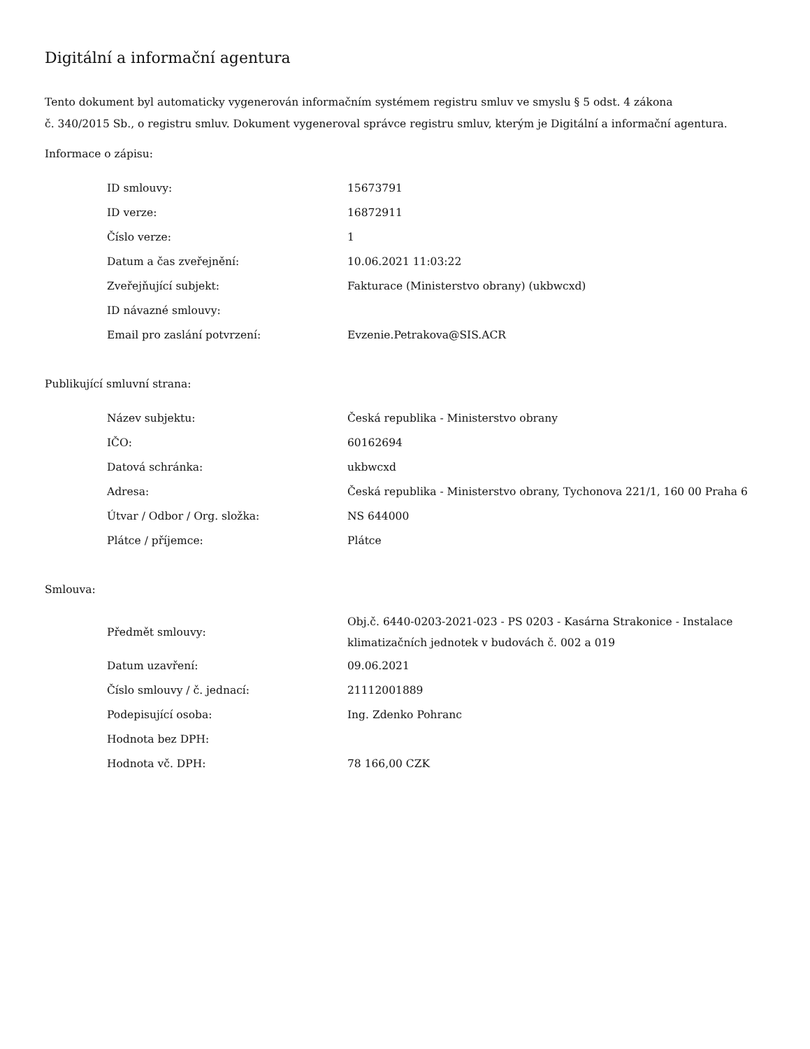Digitální a informační agentura
Tento dokument byl automaticky vygenerován informačním systémem registru smluv ve smyslu § 5 odst. 4 zákona
č. 340/2015 Sb., o registru smluv. Dokument vygeneroval správce registru smluv, kterým je Digitální a informační agentura.
Informace o zápisu:
| ID smlouvy: | 15673791 |
| ID verze: | 16872911 |
| Číslo verze: | 1 |
| Datum a čas zveřejnění: | 10.06.2021 11:03:22 |
| Zveřejňující subjekt: | Fakturace (Ministerstvo obrany) (ukbwcxd) |
| ID návazné smlouvy: | |
| Email pro zaslání potvrzení: | Evzenie.Petrakova@SIS.ACR |
Publikující smluvní strana:
| Název subjektu: | Česká republika - Ministerstvo obrany |
| IČO: | 60162694 |
| Datová schránka: | ukbwcxd |
| Adresa: | Česká republika - Ministerstvo obrany, Tychonova 221/1, 160 00 Praha 6 |
| Útvar / Odbor / Org. složka: | NS 644000 |
| Plátce / příjemce: | Plátce |
Smlouva:
| Předmět smlouvy: | Obj.č. 6440-0203-2021-023 - PS 0203 - Kasárna Strakonice - Instalace klimatizačních jednotek v budovách č. 002 a 019 |
| Datum uzavření: | 09.06.2021 |
| Číslo smlouvy / č. jednací: | 21112001889 |
| Podepisující osoba: | Ing. Zdenko Pohranc |
| Hodnota bez DPH: | |
| Hodnota vč. DPH: | 78 166,00 CZK |